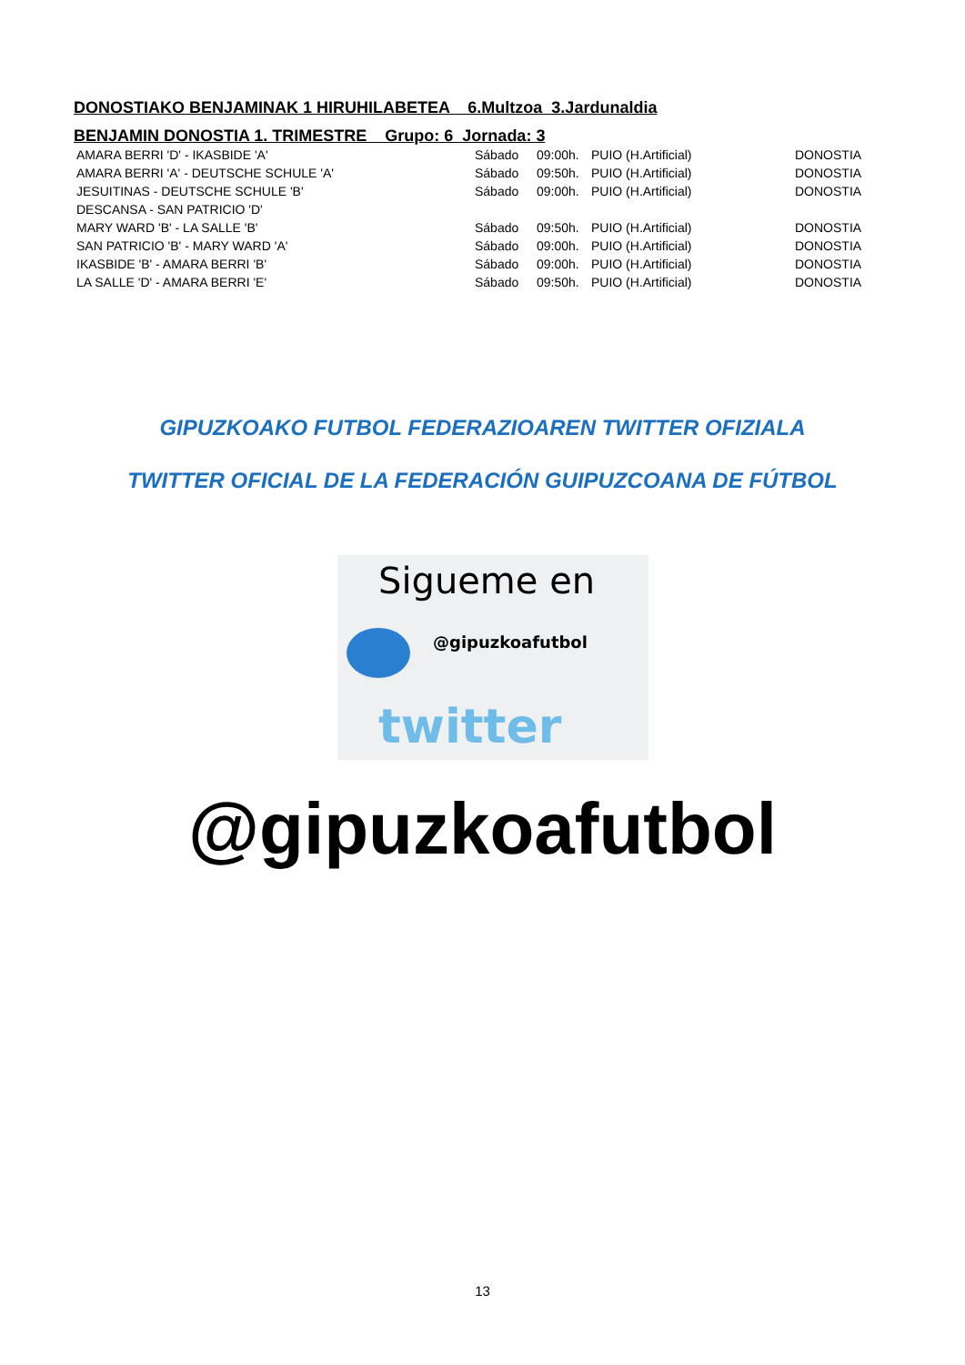DONOSTIAKO BENJAMINAK 1 HIRUHILABETEA 6.Multzoa 3.Jardunaldia
BENJAMIN DONOSTIA 1. TRIMESTRE Grupo: 6 Jornada: 3
| AMARA BERRI 'D' - IKASBIDE 'A' | Sábado | 09:00h. | PUIO (H.Artificial) | DONOSTIA |
| AMARA BERRI 'A' - DEUTSCHE SCHULE 'A' | Sábado | 09:50h. | PUIO (H.Artificial) | DONOSTIA |
| JESUITINAS - DEUTSCHE SCHULE 'B' | Sábado | 09:00h. | PUIO (H.Artificial) | DONOSTIA |
| DESCANSA - SAN PATRICIO 'D' | | | | |
| MARY WARD 'B' - LA SALLE 'B' | Sábado | 09:50h. | PUIO (H.Artificial) | DONOSTIA |
| SAN PATRICIO 'B' - MARY WARD 'A' | Sábado | 09:00h. | PUIO (H.Artificial) | DONOSTIA |
| IKASBIDE 'B' - AMARA BERRI 'B' | Sábado | 09:00h. | PUIO (H.Artificial) | DONOSTIA |
| LA SALLE 'D' - AMARA BERRI 'E' | Sábado | 09:50h. | PUIO (H.Artificial) | DONOSTIA |
GIPUZKOAKO FUTBOL FEDERAZIOAREN TWITTER OFIZIALA
TWITTER OFICIAL DE LA FEDERACIÓN GUIPUZCOANA DE FÚTBOL
Sigueme en
@gipuzkoafutbol
twitter
@gipuzkoafutbol
13